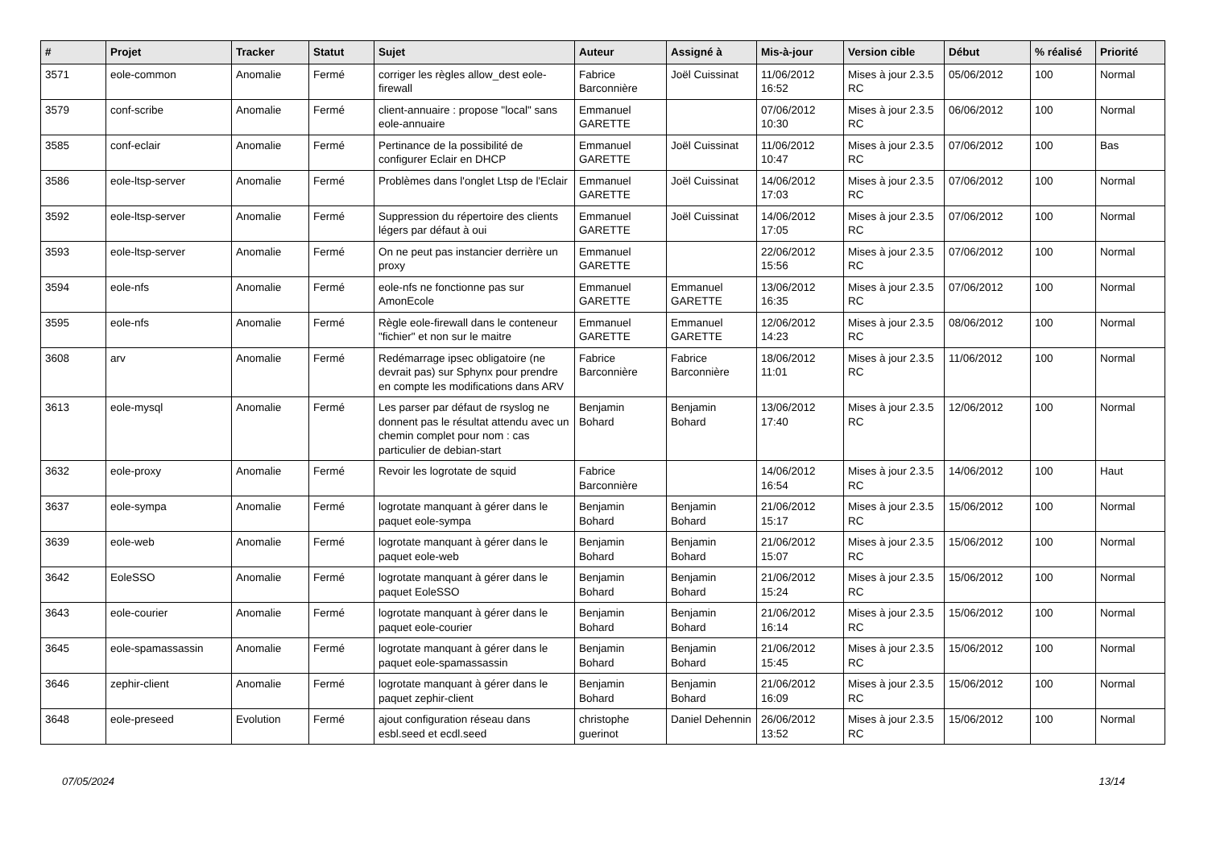| # | Projet | Tracker | Statut | Sujet | Auteur | Assigné à | Mis-à-jour | Version cible | Début | % réalisé | Priorité |
| --- | --- | --- | --- | --- | --- | --- | --- | --- | --- | --- | --- |
| 3571 | eole-common | Anomalie | Fermé | corriger les règles allow_dest eole-firewall | Fabrice Barconnière | Joël Cuissinat | 11/06/2012 16:52 | Mises à jour 2.3.5 RC | 05/06/2012 | 100 | Normal |
| 3579 | conf-scribe | Anomalie | Fermé | client-annuaire : propose "local" sans eole-annuaire | Emmanuel GARETTE | | 07/06/2012 10:30 | Mises à jour 2.3.5 RC | 06/06/2012 | 100 | Normal |
| 3585 | conf-eclair | Anomalie | Fermé | Pertinance de la possibilité de configurer Eclair en DHCP | Emmanuel GARETTE | Joël Cuissinat | 11/06/2012 10:47 | Mises à jour 2.3.5 RC | 07/06/2012 | 100 | Bas |
| 3586 | eole-ltsp-server | Anomalie | Fermé | Problèmes dans l'onglet Ltsp de l'Eclair | Emmanuel GARETTE | Joël Cuissinat | 14/06/2012 17:03 | Mises à jour 2.3.5 RC | 07/06/2012 | 100 | Normal |
| 3592 | eole-ltsp-server | Anomalie | Fermé | Suppression du répertoire des clients légers par défaut à oui | Emmanuel GARETTE | Joël Cuissinat | 14/06/2012 17:05 | Mises à jour 2.3.5 RC | 07/06/2012 | 100 | Normal |
| 3593 | eole-ltsp-server | Anomalie | Fermé | On ne peut pas instancier derrière un proxy | Emmanuel GARETTE | | 22/06/2012 15:56 | Mises à jour 2.3.5 RC | 07/06/2012 | 100 | Normal |
| 3594 | eole-nfs | Anomalie | Fermé | eole-nfs ne fonctionne pas sur AmonEcole | Emmanuel GARETTE | Emmanuel GARETTE | 13/06/2012 16:35 | Mises à jour 2.3.5 RC | 07/06/2012 | 100 | Normal |
| 3595 | eole-nfs | Anomalie | Fermé | Règle eole-firewall dans le conteneur "fichier" et non sur le maitre | Emmanuel GARETTE | Emmanuel GARETTE | 12/06/2012 14:23 | Mises à jour 2.3.5 RC | 08/06/2012 | 100 | Normal |
| 3608 | arv | Anomalie | Fermé | Redémarrage ipsec obligatoire (ne devrait pas) sur Sphynx pour prendre en compte les modifications dans ARV | Fabrice Barconnière | Fabrice Barconnière | 18/06/2012 11:01 | Mises à jour 2.3.5 RC | 11/06/2012 | 100 | Normal |
| 3613 | eole-mysql | Anomalie | Fermé | Les parser par défaut de rsyslog ne donnent pas le résultat attendu avec un chemin complet pour nom : cas particulier de debian-start | Benjamin Bohard | Benjamin Bohard | 13/06/2012 17:40 | Mises à jour 2.3.5 RC | 12/06/2012 | 100 | Normal |
| 3632 | eole-proxy | Anomalie | Fermé | Revoir les logrotate de squid | Fabrice Barconnière | | 14/06/2012 16:54 | Mises à jour 2.3.5 RC | 14/06/2012 | 100 | Haut |
| 3637 | eole-sympa | Anomalie | Fermé | logrotate manquant à gérer dans le paquet eole-sympa | Benjamin Bohard | Benjamin Bohard | 21/06/2012 15:17 | Mises à jour 2.3.5 RC | 15/06/2012 | 100 | Normal |
| 3639 | eole-web | Anomalie | Fermé | logrotate manquant à gérer dans le paquet eole-web | Benjamin Bohard | Benjamin Bohard | 21/06/2012 15:07 | Mises à jour 2.3.5 RC | 15/06/2012 | 100 | Normal |
| 3642 | EoleSSO | Anomalie | Fermé | logrotate manquant à gérer dans le paquet EoleSSO | Benjamin Bohard | Benjamin Bohard | 21/06/2012 15:24 | Mises à jour 2.3.5 RC | 15/06/2012 | 100 | Normal |
| 3643 | eole-courier | Anomalie | Fermé | logrotate manquant à gérer dans le paquet eole-courier | Benjamin Bohard | Benjamin Bohard | 21/06/2012 16:14 | Mises à jour 2.3.5 RC | 15/06/2012 | 100 | Normal |
| 3645 | eole-spamassassin | Anomalie | Fermé | logrotate manquant à gérer dans le paquet eole-spamassassin | Benjamin Bohard | Benjamin Bohard | 21/06/2012 15:45 | Mises à jour 2.3.5 RC | 15/06/2012 | 100 | Normal |
| 3646 | zephir-client | Anomalie | Fermé | logrotate manquant à gérer dans le paquet zephir-client | Benjamin Bohard | Benjamin Bohard | 21/06/2012 16:09 | Mises à jour 2.3.5 RC | 15/06/2012 | 100 | Normal |
| 3648 | eole-preseed | Evolution | Fermé | ajout configuration réseau dans esbl.seed et ecdl.seed | christophe guerinot | Daniel Dehennin | 26/06/2012 13:52 | Mises à jour 2.3.5 RC | 15/06/2012 | 100 | Normal |
07/05/2024 13/14